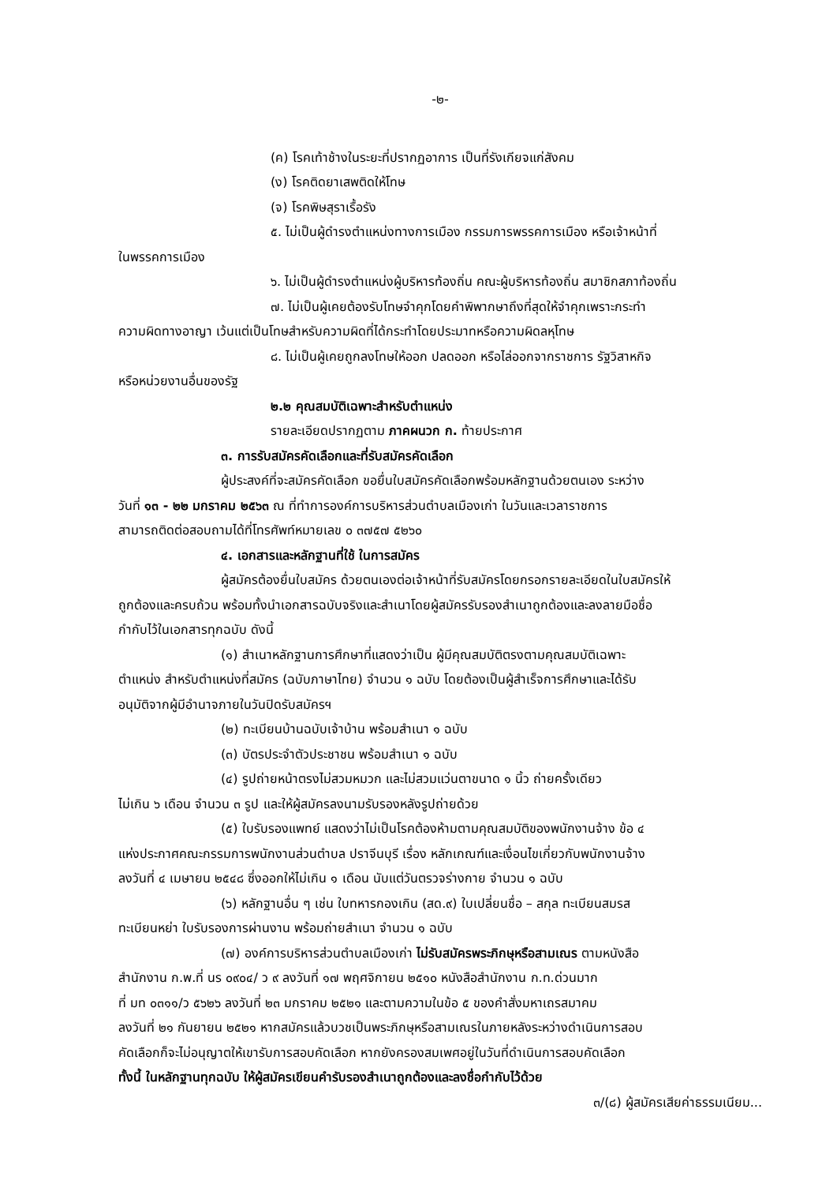-๒-
(ค) โรคเท้าช้างในระยะที่ปรากฏอาการ เป็นที่รังเกียจแก่สังคม
(ง) โรคติดยาเสพติดให้โทษ
(จ) โรคพิษสุราเรื้อรัง
๕. ไม่เป็นผู้ดำรงตำแหน่งทางการเมือง กรรมการพรรคการเมือง หรือเจ้าหน้าที่
ในพรรคการเมือง
๖. ไม่เป็นผู้ดำรงตำแหน่งผู้บริหารท้องถิ่น คณะผู้บริหารท้องถิ่น สมาชิกสภาท้องถิ่น
๗. ไม่เป็นผู้เคยต้องรับโทษจำคุกโดยคำพิพากษาถึงที่สุดให้จำคุกเพราะกระทำ
ความผิดทางอาญา เว้นแต่เป็นโทษสำหรับความผิดที่ได้กระทำโดยประมาทหรือความผิดลหุโทษ
๘. ไม่เป็นผู้เคยถูกลงโทษให้ออก ปลดออก หรือไล่ออกจากราชการ รัฐวิสาหกิจ
หรือหน่วยงานอื่นของรัฐ
๒.๒ คุณสมบัติเฉพาะสำหรับตำแหน่ง
รายละเอียดปรากฏตาม ภาคผนวก ก. ท้ายประกาศ
๓. การรับสมัครคัดเลือกและที่รับสมัครคัดเลือก
ผู้ประสงค์ที่จะสมัครคัดเลือก ขอยื่นใบสมัครคัดเลือกพร้อมหลักฐานด้วยตนเอง ระหว่าง
วันที่ ๑๓ - ๒๒ มกราคม ๒๕๖๓ ณ ที่ทำการองค์การบริหารส่วนตำบลเมืองเก่า ในวันและเวลาราชการ
สามารถติดต่อสอบถามได้ที่โทรศัพท์หมายเลข ๐ ๓๗๕๗ ๕๒๖๐
๔. เอกสารและหลักฐานที่ใช้ ในการสมัคร
ผู้สมัครต้องยื่นใบสมัคร ด้วยตนเองต่อเจ้าหน้าที่รับสมัครโดยกรอกรายละเอียดในใบสมัครให้
ถูกต้องและครบถ้วน พร้อมทั้งนำเอกสารฉบับจริงและสำเนาโดยผู้สมัครรับรองสำเนาถูกต้องและลงลายมือชื่อ
กำกับไว้ในเอกสารทุกฉบับ ดังนี้
(๑) สำเนาหลักฐานการศึกษาที่แสดงว่าเป็น ผู้มีคุณสมบัติตรงตามคุณสมบัติเฉพาะ
ตำแหน่ง สำหรับตำแหน่งที่สมัคร (ฉบับภาษาไทย) จำนวน ๑ ฉบับ โดยต้องเป็นผู้สำเร็จการศึกษาและได้รับ
อนุมัติจากผู้มีอำนาจภายในวันปิดรับสมัครฯ
(๒) ทะเบียนบ้านฉบับเจ้าบ้าน พร้อมสำเนา ๑ ฉบับ
(๓) บัตรประจำตัวประชาชน พร้อมสำเนา ๑ ฉบับ
(๔) รูปถ่ายหน้าตรงไม่สวมหมวก และไม่สวมแว่นตาขนาด ๑ นิ้ว ถ่ายครั้งเดียว
ไม่เกิน ๖ เดือน จำนวน ๓ รูป และให้ผู้สมัครลงนามรับรองหลังรูปถ่ายด้วย
(๕) ใบรับรองแพทย์ แสดงว่าไม่เป็นโรคต้องห้ามตามคุณสมบัติของพนักงานจ้าง ข้อ ๔
แห่งประกาศคณะกรรมการพนักงานส่วนตำบล ปราจีนบุรี เรื่อง หลักเกณฑ์และเงื่อนไขเกี่ยวกับพนักงานจ้าง
ลงวันที่ ๔ เมษายน ๒๕๔๘ ซึ่งออกให้ไม่เกิน ๑ เดือน นับแต่วันตรวจร่างกาย จำนวน ๑ ฉบับ
(๖) หลักฐานอื่น ๆ เช่น ใบทหารกองเกิน (สด.๙) ใบเปลี่ยนชื่อ – สกุล ทะเบียนสมรส
ทะเบียนหย่า ใบรับรองการผ่านงาน พร้อมถ่ายสำเนา จำนวน ๑ ฉบับ
(๗) องค์การบริหารส่วนตำบลเมืองเก่า ไม่รับสมัครพระภิกษุหรือสามเณร ตามหนังสือ
สำนักงาน ก.พ.ที่ นร ๐๙๐๔/ ว ๙ ลงวันที่ ๑๗ พฤศจิกายน ๒๕๑๐ หนังสือสำนักงาน ก.ท.ด่วนมาก
ที่ มท ๐๓๑๑/ว ๕๖๒๖ ลงวันที่ ๒๓ มกราคม ๒๕๒๑ และตามความในข้อ ๕ ของคำสั่งมหาเถรสมาคม
ลงวันที่ ๒๑ กันยายน ๒๕๒๑ หากสมัครแล้วบวชเป็นพระภิกษุหรือสามเณรในภายหลังระหว่างดำเนินการสอบ
คัดเลือกก็จะไม่อนุญาตให้เขารับการสอบคัดเลือก หากยังครองสมเพศอยู่ในวันที่ดำเนินการสอบคัดเลือก
ทั้งนี้ ในหลักฐานทุกฉบับ ให้ผู้สมัครเขียนคำรับรองสำเนาถูกต้องและลงชื่อกำกับไว้ด้วย
๓/(๘) ผู้สมัครเสียค่าธรรมเนียม...